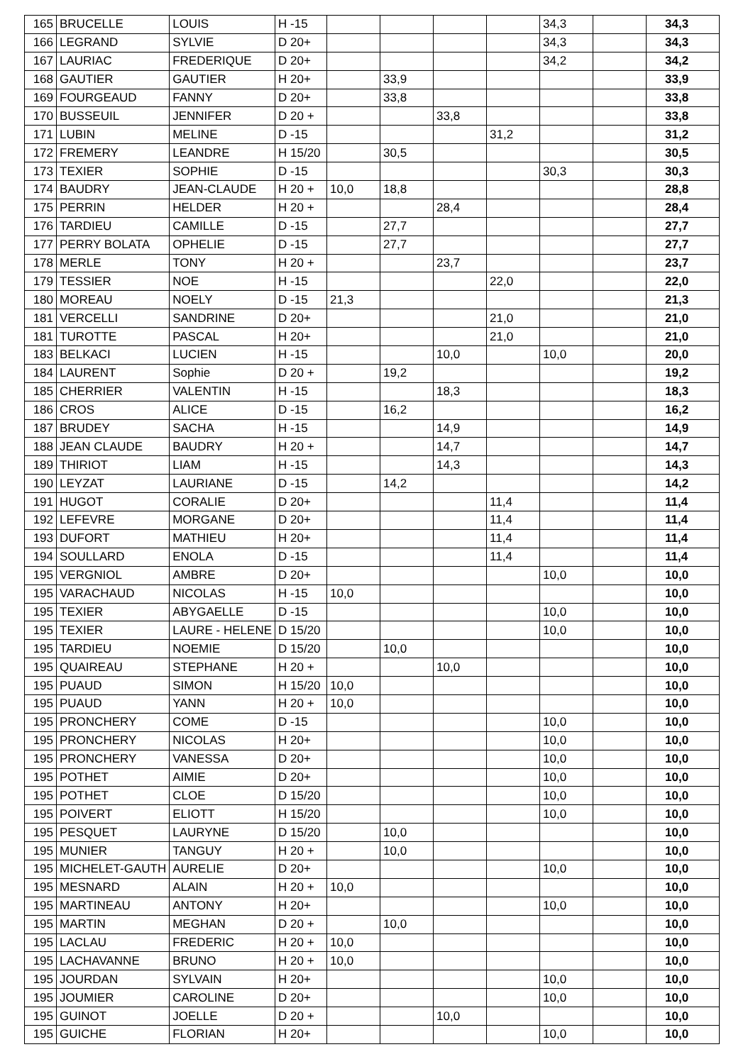| 165 | BRUCELLE | LOUIS | H -15 | | | | | 34,3 | | 34,3 |
| 166 | LEGRAND | SYLVIE | D 20+ | | | | | 34,3 | | 34,3 |
| 167 | LAURIAC | FREDERIQUE | D 20+ | | | | | 34,2 | | 34,2 |
| 168 | GAUTIER | GAUTIER | H 20+ | | 33,9 | | | | | 33,9 |
| 169 | FOURGEAUD | FANNY | D 20+ | | 33,8 | | | | | 33,8 |
| 170 | BUSSEUIL | JENNIFER | D 20 + | | | 33,8 | | | | 33,8 |
| 171 | LUBIN | MELINE | D -15 | | | | 31,2 | | | 31,2 |
| 172 | FREMERY | LEANDRE | H 15/20 | | 30,5 | | | | | 30,5 |
| 173 | TEXIER | SOPHIE | D -15 | | | | | 30,3 | | 30,3 |
| 174 | BAUDRY | JEAN-CLAUDE | H 20 + | 10,0 | 18,8 | | | | | 28,8 |
| 175 | PERRIN | HELDER | H 20 + | | | 28,4 | | | | 28,4 |
| 176 | TARDIEU | CAMILLE | D -15 | | 27,7 | | | | | 27,7 |
| 177 | PERRY BOLATA | OPHELIE | D -15 | | 27,7 | | | | | 27,7 |
| 178 | MERLE | TONY | H 20 + | | | 23,7 | | | | 23,7 |
| 179 | TESSIER | NOE | H -15 | | | | 22,0 | | | 22,0 |
| 180 | MOREAU | NOELY | D -15 | 21,3 | | | | | | 21,3 |
| 181 | VERCELLI | SANDRINE | D 20+ | | | | 21,0 | | | 21,0 |
| 181 | TUROTTE | PASCAL | H 20+ | | | | 21,0 | | | 21,0 |
| 183 | BELKACI | LUCIEN | H -15 | | | 10,0 | | 10,0 | | 20,0 |
| 184 | LAURENT | Sophie | D 20 + | | 19,2 | | | | | 19,2 |
| 185 | CHERRIER | VALENTIN | H -15 | | | 18,3 | | | | 18,3 |
| 186 | CROS | ALICE | D -15 | | 16,2 | | | | | 16,2 |
| 187 | BRUDEY | SACHA | H -15 | | | 14,9 | | | | 14,9 |
| 188 | JEAN CLAUDE | BAUDRY | H 20 + | | | 14,7 | | | | 14,7 |
| 189 | THIRIOT | LIAM | H -15 | | | 14,3 | | | | 14,3 |
| 190 | LEYZAT | LAURIANE | D -15 | | 14,2 | | | | | 14,2 |
| 191 | HUGOT | CORALIE | D 20+ | | | | 11,4 | | | 11,4 |
| 192 | LEFEVRE | MORGANE | D 20+ | | | | 11,4 | | | 11,4 |
| 193 | DUFORT | MATHIEU | H 20+ | | | | 11,4 | | | 11,4 |
| 194 | SOULLARD | ENOLA | D -15 | | | | 11,4 | | | 11,4 |
| 195 | VERGNIOL | AMBRE | D 20+ | | | | | 10,0 | | 10,0 |
| 195 | VARACHAUD | NICOLAS | H -15 | 10,0 | | | | | | 10,0 |
| 195 | TEXIER | ABYGAELLE | D -15 | | | | | 10,0 | | 10,0 |
| 195 | TEXIER | LAURE - HELENE | D 15/20 | | | | | 10,0 | | 10,0 |
| 195 | TARDIEU | NOEMIE | D 15/20 | | 10,0 | | | | | 10,0 |
| 195 | QUAIREAU | STEPHANE | H 20 + | | | 10,0 | | | | 10,0 |
| 195 | PUAUD | SIMON | H 15/20 | 10,0 | | | | | | 10,0 |
| 195 | PUAUD | YANN | H 20 + | 10,0 | | | | | | 10,0 |
| 195 | PRONCHERY | COME | D -15 | | | | | 10,0 | | 10,0 |
| 195 | PRONCHERY | NICOLAS | H 20+ | | | | | 10,0 | | 10,0 |
| 195 | PRONCHERY | VANESSA | D 20+ | | | | | 10,0 | | 10,0 |
| 195 | POTHET | AIMIE | D 20+ | | | | | 10,0 | | 10,0 |
| 195 | POTHET | CLOE | D 15/20 | | | | | 10,0 | | 10,0 |
| 195 | POIVERT | ELIOTT | H 15/20 | | | | | 10,0 | | 10,0 |
| 195 | PESQUET | LAURYNE | D 15/20 | | 10,0 | | | | | 10,0 |
| 195 | MUNIER | TANGUY | H 20 + | | 10,0 | | | | | 10,0 |
| 195 | MICHELET-GAUTH | AURELIE | D 20+ | | | | | 10,0 | | 10,0 |
| 195 | MESNARD | ALAIN | H 20 + | 10,0 | | | | | | 10,0 |
| 195 | MARTINEAU | ANTONY | H 20+ | | | | | 10,0 | | 10,0 |
| 195 | MARTIN | MEGHAN | D 20 + | | 10,0 | | | | | 10,0 |
| 195 | LACLAU | FREDERIC | H 20 + | 10,0 | | | | | | 10,0 |
| 195 | LACHAVANNE | BRUNO | H 20 + | 10,0 | | | | | | 10,0 |
| 195 | JOURDAN | SYLVAIN | H 20+ | | | | | 10,0 | | 10,0 |
| 195 | JOUMIER | CAROLINE | D 20+ | | | | | 10,0 | | 10,0 |
| 195 | GUINOT | JOELLE | D 20 + | | | 10,0 | | | | 10,0 |
| 195 | GUICHE | FLORIAN | H 20+ | | | | | 10,0 | | 10,0 |